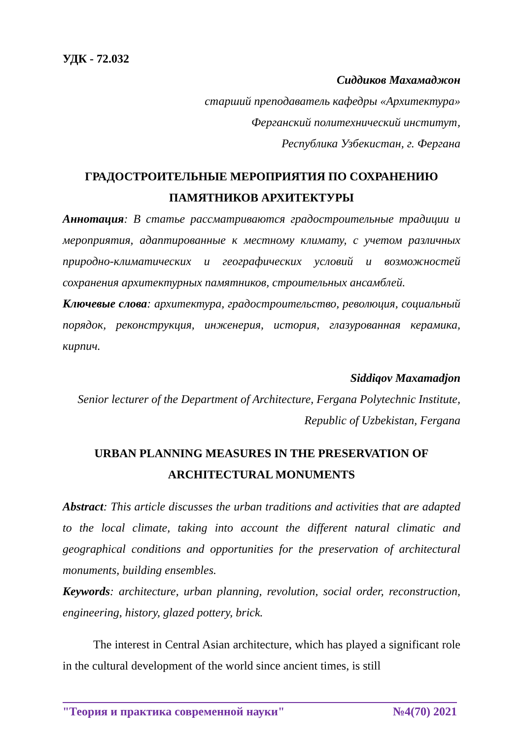УДК - 72.032
Сиддиков Махамаджон
старший преподаватель кафедры «Архитектура»
Ферганский политехнический институт,
Республика Узбекистан, г. Фергана
ГРАДОСТРОИТЕЛЬНЫЕ МЕРОПРИЯТИЯ ПО СОХРАНЕНИЮ ПАМЯТНИКОВ АРХИТЕКТУРЫ
Аннотация: В статье рассматриваются градостроительные традиции и мероприятия, адаптированные к местному климату, с учетом различных природно-климатических и географических условий и возможностей сохранения архитектурных памятников, строительных ансамблей.
Ключевые слова: архитектура, градостроительство, революция, социальный порядок, реконструкция, инженерия, история, глазурованная керамика, кирпич.
Siddiqov Maxamadjon
Senior lecturer of the Department of Architecture, Fergana Polytechnic Institute, Republic of Uzbekistan, Fergana
URBAN PLANNING MEASURES IN THE PRESERVATION OF ARCHITECTURAL MONUMENTS
Abstract: This article discusses the urban traditions and activities that are adapted to the local climate, taking into account the different natural climatic and geographical conditions and opportunities for the preservation of architectural monuments, building ensembles.
Keywords: architecture, urban planning, revolution, social order, reconstruction, engineering, history, glazed pottery, brick.
The interest in Central Asian architecture, which has played a significant role in the cultural development of the world since ancient times, is still
"Теория и практика современной науки" №4(70) 2021